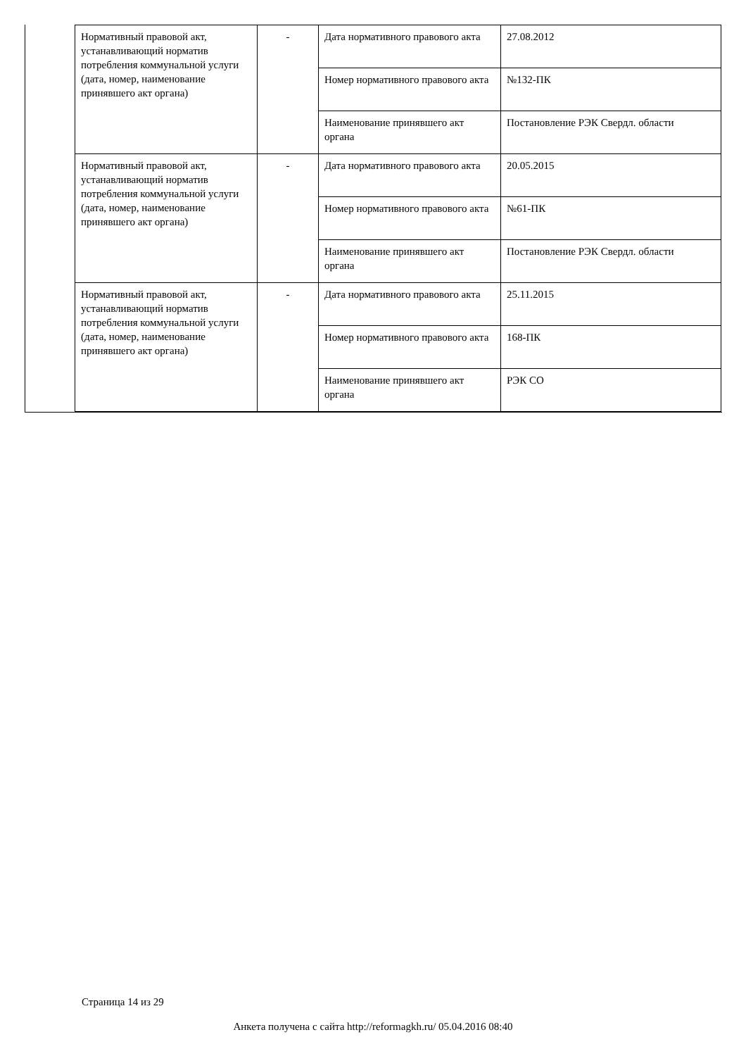| Нормативный правовой акт, устанавливающий норматив потребления коммунальной услуги (дата, номер, наименование принявшего акт органа) | - | Дата нормативного правового акта | 27.08.2012 |
| | | Номер нормативного правового акта | №132-ПК |
| | | Наименование принявшего акт органа | Постановление РЭК Свердл. области |
| Нормативный правовой акт, устанавливающий норматив потребления коммунальной услуги (дата, номер, наименование принявшего акт органа) | - | Дата нормативного правового акта | 20.05.2015 |
| | | Номер нормативного правового акта | №61-ПК |
| | | Наименование принявшего акт органа | Постановление РЭК Свердл. области |
| Нормативный правовой акт, устанавливающий норматив потребления коммунальной услуги (дата, номер, наименование принявшего акт органа) | - | Дата нормативного правового акта | 25.11.2015 |
| | | Номер нормативного правового акта | 168-ПК |
| | | Наименование принявшего акт органа | РЭК СО |
Страница 14 из 29
Анкета получена с сайта http://reformagkh.ru/ 05.04.2016 08:40